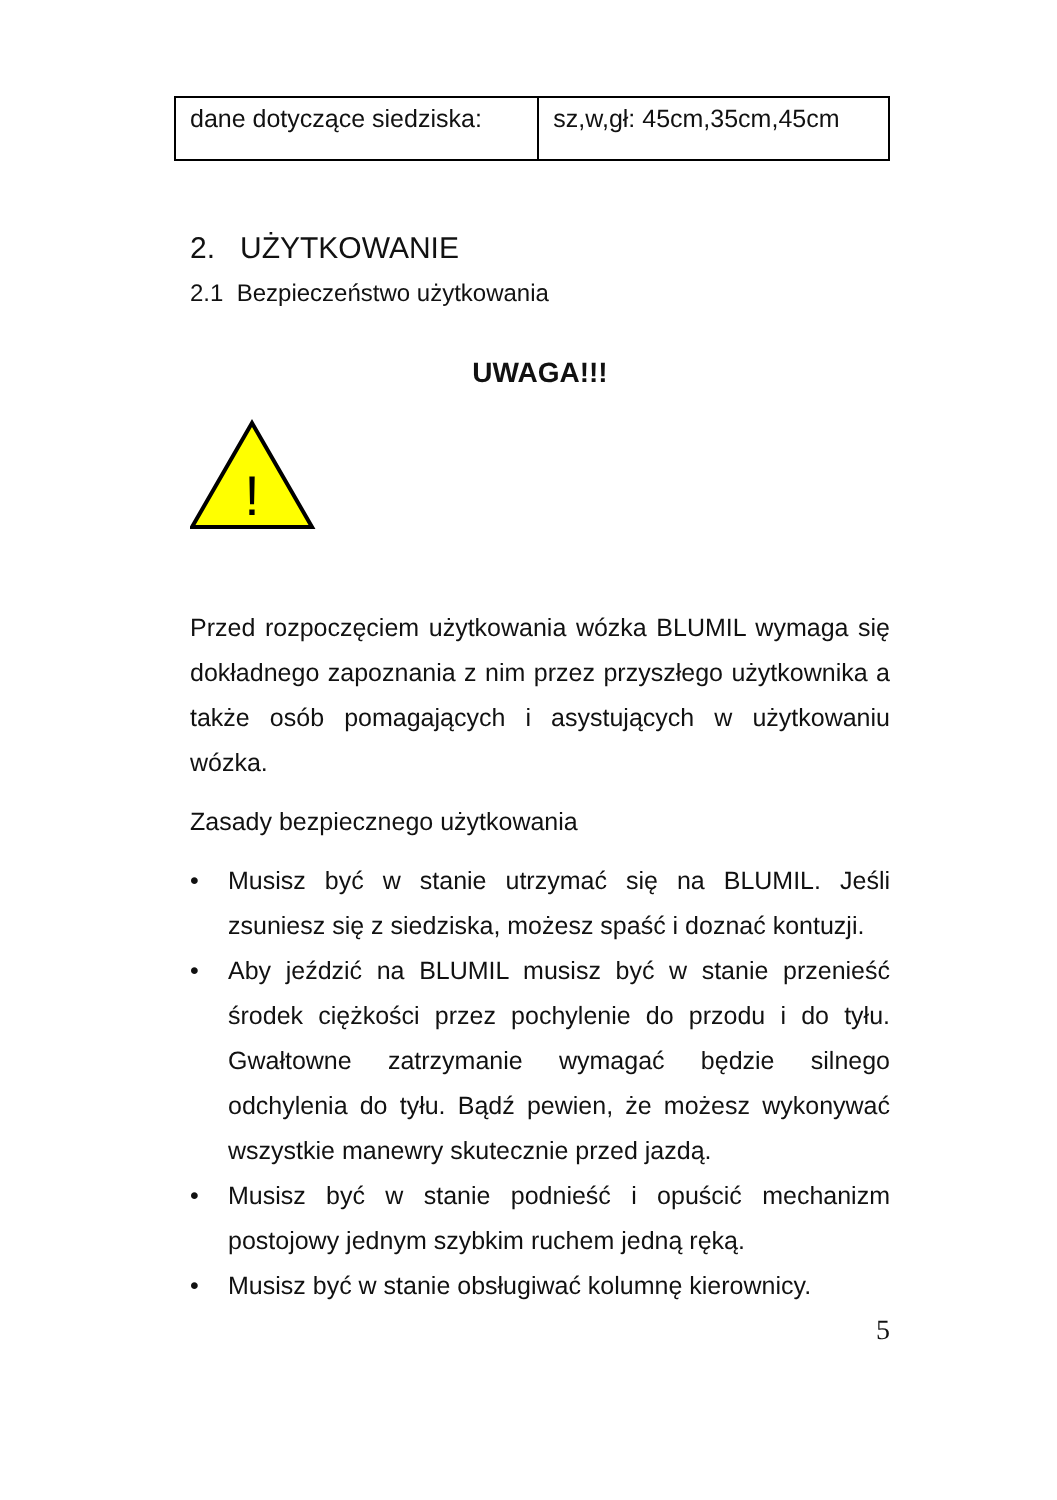| dane dotyczące siedziska: | sz,w,gł: 45cm,35cm,45cm |
2. UŻYTKOWANIE
2.1 Bezpieczeństwo użytkowania
UWAGA!!!
!
Przed rozpoczęciem użytkowania wózka BLUMIL wymaga się dokładnego zapoznania z nim przez przyszłego użytkownika a także osób pomagających i asystujących w użytkowaniu wózka.
Zasady bezpiecznego użytkowania
• Musisz być w stanie utrzymać się na BLUMIL. Jeśli zsuniesz się z siedziska, możesz spaść i doznać kontuzji.
• Aby jeździć na BLUMIL musisz być w stanie przenieść środek ciężkości przez pochylenie do przodu i do tyłu. Gwałtowne zatrzymanie wymagać będzie silnego odchylenia do tyłu. Bądź pewien, że możesz wykonywać wszystkie manewry skutecznie przed jazdą.
• Musisz być w stanie podnieść i opuścić mechanizm postojowy jednym szybkim ruchem jedną ręką.
• Musisz być w stanie obsługiwać kolumnę kierownicy.
5